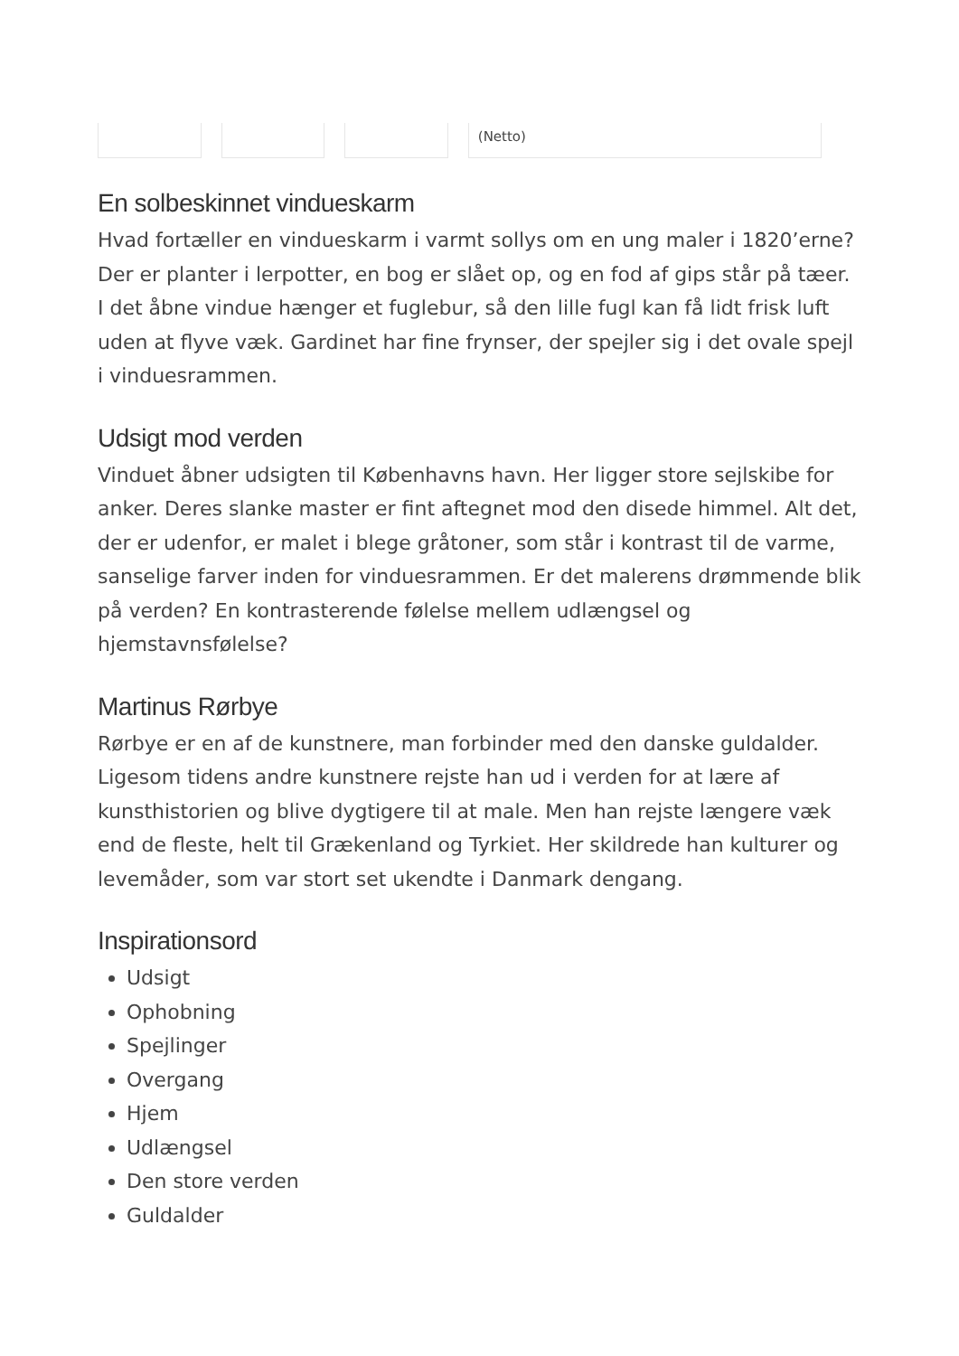| | | | (Netto) |
En solbeskinnet vindueskarm
Hvad fortæller en vindueskarm i varmt sollys om en ung maler i 1820’erne? Der er planter i lerpotter, en bog er slået op, og en fod af gips står på tæer. I det åbne vindue hænger et fuglebur, så den lille fugl kan få lidt frisk luft uden at flyve væk. Gardinet har fine frynser, der spejler sig i det ovale spejl i vinduesrammen.
Udsigt mod verden
Vinduet åbner udsigten til Københavns havn. Her ligger store sejlskibe for anker. Deres slanke master er fint aftegnet mod den disede himmel. Alt det, der er udenfor, er malet i blege gråtoner, som står i kontrast til de varme, sanselige farver inden for vinduesrammen. Er det malerens drømmende blik på verden? En kontrasterende følelse mellem udlængsel og hjemstavnsfølelse?
Martinus Rørbye
Rørbye er en af de kunstnere, man forbinder med den danske guldalder. Ligesom tidens andre kunstnere rejste han ud i verden for at lære af kunsthistorien og blive dygtigere til at male. Men han rejste længere væk end de fleste, helt til Grækenland og Tyrkiet. Her skildrede han kulturer og levemåder, som var stort set ukendte i Danmark dengang.
Inspirationsord
Udsigt
Ophobning
Spejlinger
Overgang
Hjem
Udlængsel
Den store verden
Guldalder